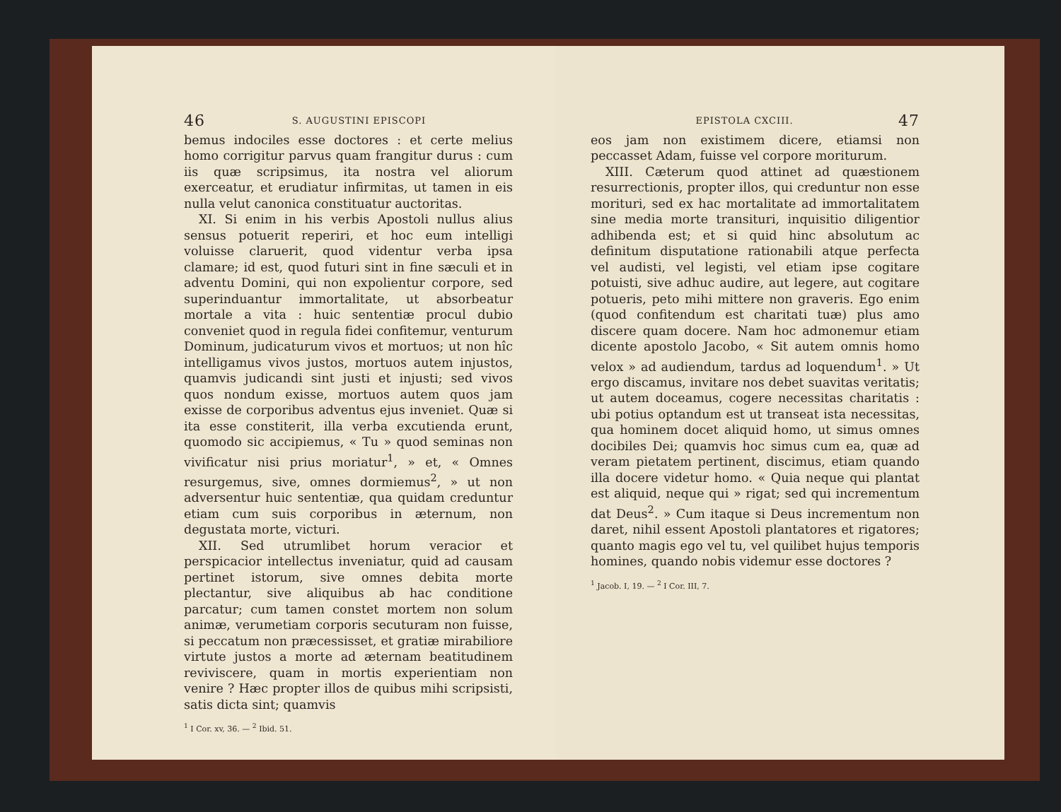46 S. AUGUSTINI EPISCOPI
bemus indociles esse doctores : et certe melius homo corrigitur parvus quam frangitur durus : cum iis quæ scripsimus, ita nostra vel aliorum exerceatur, et erudiatur infirmitas, ut tamen in eis nulla velut canonica constituatur auctoritas.
XI. Si enim in his verbis Apostoli nullus alius sensus potuerit reperiri, et hoc eum intelligi voluisse claruerit, quod videntur verba ipsa clamare; id est, quod futuri sint in fine sæculi et in adventu Domini, qui non expolientur corpore, sed superinduantur immortalitate, ut absorbeatur mortale a vita : huic sententiæ procul dubio conveniet quod in regula fidei confitemur, venturum Dominum, judicaturum vivos et mortuos; ut non hîc intelligamus vivos justos, mortuos autem injustos, quamvis judicandi sint justi et injusti; sed vivos quos nondum exisse, mortuos autem quos jam exisse de corporibus adventus ejus inveniet. Quæ si ita esse constiterit, illa verba excutienda erunt, quomodo sic accipiemus, « Tu » quod seminas non vivificatur nisi prius moriatur<sup>1</sup>, » et, « Omnes resurgemus, sive, omnes dormiemus<sup>2</sup>, » ut non adversentur huic sententiæ, qua quidam creduntur etiam cum suis corporibus in æternum, non degustata morte, victuri.
XII. Sed utrumlibet horum veracior et perspicacior intellectus inveniatur, quid ad causam pertinet istorum, sive omnes debita morte plectantur, sive aliquibus ab hac conditione parcatur; cum tamen constet mortem non solum animæ, verumetiam corporis secuturam non fuisse, si peccatum non præcessisset, et gratiæ mirabiliore virtute justos a morte ad æternam beatitudinem reviviscere, quam in mortis experientiam non venire ? Hæc propter illos de quibus mihi scripsisti, satis dicta sint; quamvis
<sup>1</sup> I Cor. xv, 36. — <sup>2</sup> Ibid. 51.
EPISTOLA CXCIII. 47
eos jam non existimem dicere, etiamsi non peccasset Adam, fuisse vel corpore moriturum.
XIII. Cæterum quod attinet ad quæstionem resurrectionis, propter illos, qui creduntur non esse morituri, sed ex hac mortalitate ad immortalitatem sine media morte transituri, inquisitio diligentior adhibenda est; et si quid hinc absolutum ac definitum disputatione rationabili atque perfecta vel audisti, vel legisti, vel etiam ipse cogitare potuisti, sive adhuc audire, aut legere, aut cogitare potueris, peto mihi mittere non graveris. Ego enim (quod confitendum est charitati tuæ) plus amo discere quam docere. Nam hoc admonemur etiam dicente apostolo Jacobo, « Sit autem omnis homo velox » ad audiendum, tardus ad loquendum<sup>1</sup>. » Ut ergo discamus, invitare nos debet suavitas veritatis; ut autem doceamus, cogere necessitas charitatis : ubi potius optandum est ut transeat ista necessitas, qua hominem docet aliquid homo, ut simus omnes docibiles Dei; quamvis hoc simus cum ea, quæ ad veram pietatem pertinent, discimus, etiam quando illa docere videtur homo. « Quia neque qui plantat est aliquid, neque qui » rigat; sed qui incrementum dat Deus<sup>2</sup>. » Cum itaque si Deus incrementum non daret, nihil essent Apostoli plantatores et rigatores; quanto magis ego vel tu, vel quilibet hujus temporis homines, quando nobis videmur esse doctores ?
<sup>1</sup> Jacob. I, 19. — <sup>2</sup> I Cor. III, 7.